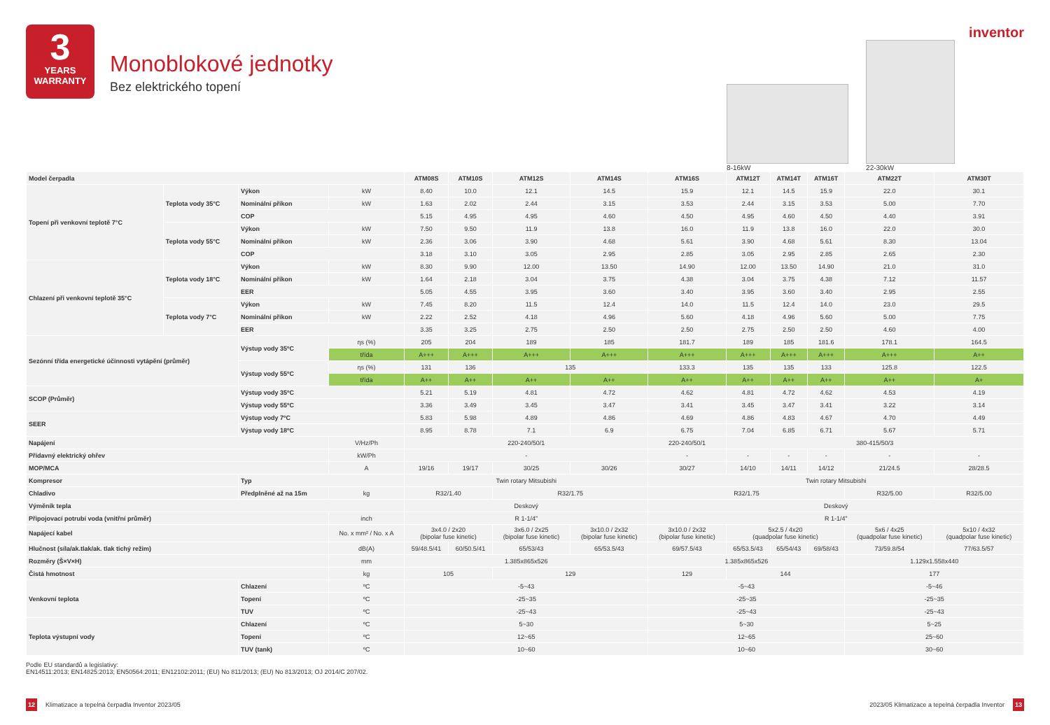3
YEARS
WARRANTY
Monoblokové jednotky
Bez elektrického topení
8-16kW
22-30kW
inventor
| Model čerpadla | | | | ATM08S | ATM10S | ATM12S | ATM14S | ATM16S | ATM12T | ATM14T | ATM16T | ATM22T | ATM30T |
| --- | --- | --- | --- | --- | --- | --- | --- | --- | --- | --- | --- | --- | --- |
| Topení při venkovní teplotě 7°C | Teplota vody 35°C | Výkon | kW | 8.40 | 10.0 | 12.1 | 14.5 | 15.9 | 12.1 | 14.5 | 15.9 | 22.0 | 30.1 |
| | | Nominální příkon | kW | 1.63 | 2.02 | 2.44 | 3.15 | 3.53 | 2.44 | 3.15 | 3.53 | 5.00 | 7.70 |
| | | COP | | 5.15 | 4.95 | 4.95 | 4.60 | 4.50 | 4.95 | 4.60 | 4.50 | 4.40 | 3.91 |
| | Teplota vody 55°C | Výkon | kW | 7.50 | 9.50 | 11.9 | 13.8 | 16.0 | 11.9 | 13.8 | 16.0 | 22.0 | 30.0 |
| | | Nominální příkon | kW | 2.36 | 3.06 | 3.90 | 4.68 | 5.61 | 3.90 | 4.68 | 5.61 | 8.30 | 13.04 |
| | | COP | | 3.18 | 3.10 | 3.05 | 2.95 | 2.85 | 3.05 | 2.95 | 2.85 | 2.65 | 2.30 |
| Chlazení při venkovní teplotě 35°C | Teplota vody 18°C | Výkon | kW | 8.30 | 9.90 | 12.00 | 13.50 | 14.90 | 12.00 | 13.50 | 14.90 | 21.0 | 31.0 |
| | | Nominální příkon | kW | 1.64 | 2.18 | 3.04 | 3.75 | 4.38 | 3.04 | 3.75 | 4.38 | 7.12 | 11.57 |
| | | EER | | 5.05 | 4.55 | 3.95 | 3.60 | 3.40 | 3.95 | 3.60 | 3.40 | 2.95 | 2.55 |
| | Teplota vody 7°C | Výkon | kW | 7.45 | 8.20 | 11.5 | 12.4 | 14.0 | 11.5 | 12.4 | 14.0 | 23.0 | 29.5 |
| | | Nominální příkon | kW | 2.22 | 2.52 | 4.18 | 4.96 | 5.60 | 4.18 | 4.96 | 5.60 | 5.00 | 7.75 |
| | | EER | | 3.35 | 3.25 | 2.75 | 2.50 | 2.50 | 2.75 | 2.50 | 2.50 | 4.60 | 4.00 |
| Sezónní třída energetické účinnosti vytápění (průměr) | | Výstup vody 35ºC | ηs (%) | 205 | 204 | 189 | 185 | 181.7 | 189 | 185 | 181.6 | 178.1 | 164.5 |
| | | | třída | A+++ | A+++ | A+++ | A+++ | A+++ | A+++ | A+++ | A+++ | A+++ | A++ |
| | | Výstup vody 55ºC | ηs (%) | 131 | 136 | 135 | | 133.3 | 135 | 135 | 133 | 125.8 | 122.5 |
| | | | třída | A++ | A++ | A++ | A++ | A++ | A++ | A++ | A++ | A++ | A+ |
| SCOP (Průměr) | | Výstup vody 35ºC | | 5.21 | 5.19 | 4.81 | 4.72 | 4.62 | 4.81 | 4.72 | 4.62 | 4.53 | 4.19 |
| | | Výstup vody 55ºC | | 3.36 | 3.49 | 3.45 | 3.47 | 3.41 | 3.45 | 3.47 | 3.41 | 3.22 | 3.14 |
| SEER | | Výstup vody 7ºC | | 5.83 | 5.98 | 4.89 | 4.86 | 4.69 | 4.86 | 4.83 | 4.67 | 4.70 | 4.49 |
| | | Výstup vody 18ºC | | 8.95 | 8.78 | 7.1 | 6.9 | 6.75 | 7.04 | 6.85 | 6.71 | 5.67 | 5.71 |
| Napájení | | | V/Hz/Ph | 220-240/50/1 | | | | 220-240/50/1 | 380-415/50/3 | | | | |
| Přídavný elektrický ohřev | | | kW/Ph | - | | | | - | - | - | - | - | - |
| MOP/MCA | | | A | 19/16 | 19/17 | 30/25 | 30/26 | 30/27 | 14/10 | 14/11 | 14/12 | 21/24.5 | 28/28.5 |
| Kompresor | | Typ | | Twin rotary Mitsubishi | | | | Twin rotary Mitsubishi | | | | | |
| Chladivo | | Předplněné až na 15m | kg | R32/1.40 | | R32/1.75 | | R32/1.75 | | | | R32/5.00 | R32/5.00 |
| Výměník tepla | | | | Deskový | | | | Deskový | | | | | |
| Připojovací potrubí voda (vnitřní průměr) | | | inch | R 1-1/4” | | | | R 1-1/4” | | | | | |
| Napájecí kabel | | | No. x mm² / No. x A | 3x4.0 / 2x20 (bipolar fuse kinetic) | | 3x6.0 / 2x25 (bipolar fuse kinetic) | 3x10.0 / 2x32 (bipolar fuse kinetic) | 3x10.0 / 2x32 (bipolar fuse kinetic) | 5x2.5 / 4x20 (quadpolar fuse kinetic) | | | 5x6 / 4x25 (quadpolar fuse kinetic) | 5x10 / 4x32 (quadpolar fuse kinetic) |
| Hlučnost (síla/ak.tlak/ak. tlak tichý režim) | | | dB(A) | 59/48.5/41 | 60/50.5/41 | 65/53/43 | 65/53.5/43 | 69/57.5/43 | 65/53.5/43 | 65/54/43 | 69/58/43 | 73/59.8/54 | 77/63.5/57 |
| Rozměry (Š×V×H) | | | mm | 1.385x865x526 | | | | 1.385x865x526 | | | | 1.129x1.558x440 | |
| Čistá hmotnost | | | kg | 105 | | 129 | | 129 | 144 | | | 177 | |
| Venkovní teplota | | Chlazení | ºC | -5~43 | | | | -5~43 | | | | -5~46 | |
| | | Topení | ºC | -25~35 | | | | -25~35 | | | | -25~35 | |
| | | TUV | ºC | -25~43 | | | | -25~43 | | | | -25~43 | |
| Teplota výstupní vody | | Chlazení | ºC | 5~30 | | | | 5~30 | | | | 5~25 | |
| | | Topení | ºC | 12~65 | | | | 12~65 | | | | 25~60 | |
| | | TUV (tank) | ºC | 10~60 | | | | 10~60 | | | | 30~60 | |
Podle EU standardů a legislativy:
EN14511:2013; EN14825:2013; EN50564:2011; EN12102:2011; (EU) No 811/2013; (EU) No 813/2013; OJ 2014/C 207/02.
12 Klimatizace a tepelná čerpadla Inventor 2023/05
2023/05 Klimatizace a tepelná čerpadla Inventor 13